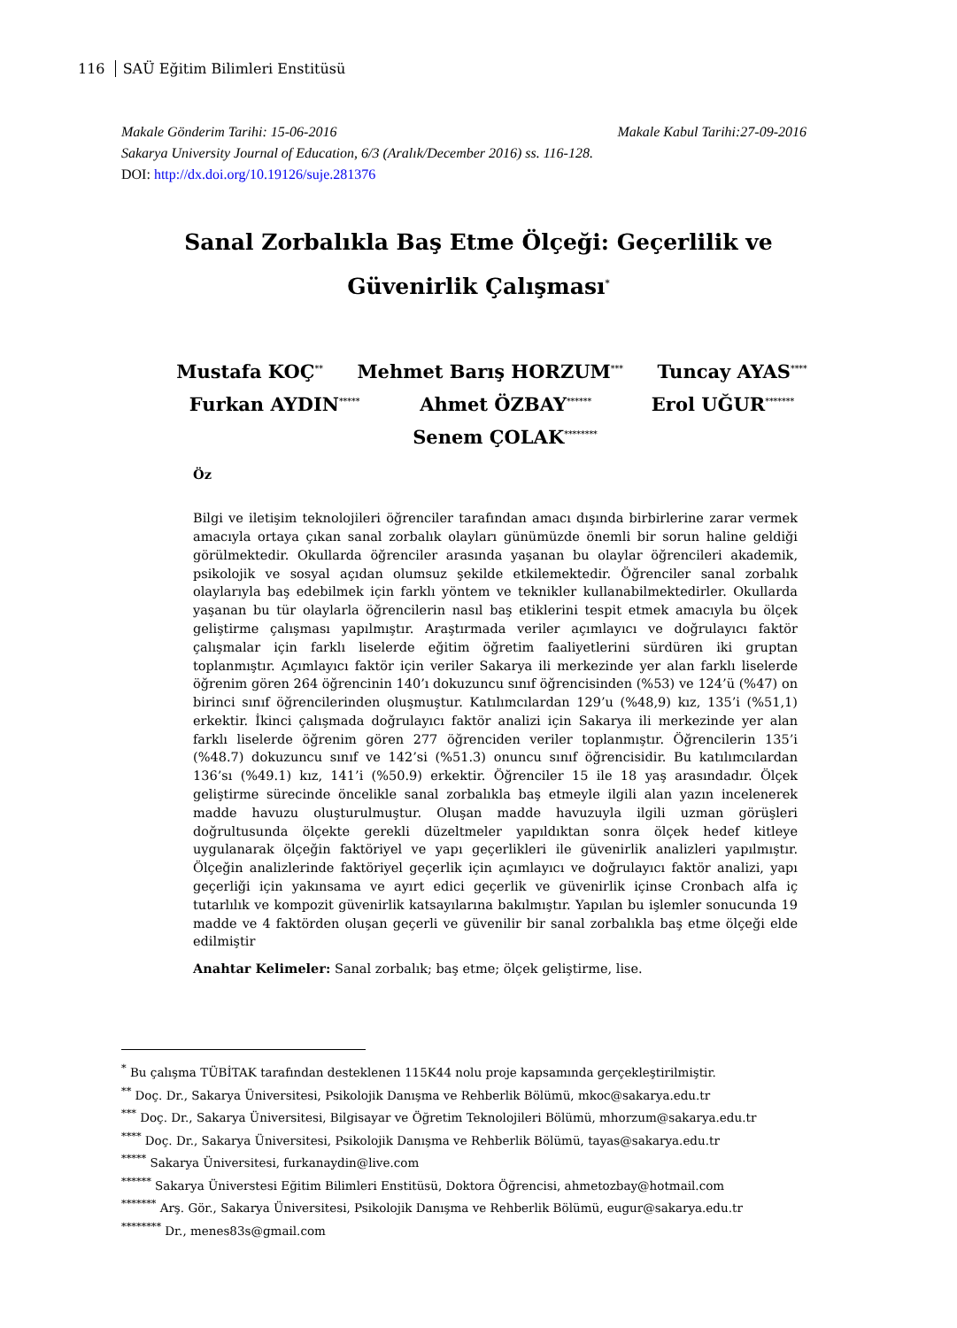116 SAÜ Eğitim Bilimleri Enstitüsü
Makale Gönderim Tarihi: 15-06-2016 Makale Kabul Tarihi:27-09-2016
Sakarya University Journal of Education, 6/3 (Aralık/December 2016) ss. 116-128.
DOI: http://dx.doi.org/10.19126/suje.281376
Sanal Zorbalıkla Baş Etme Ölçeği: Geçerlilik ve Güvenirlik Çalışması<sup>*</sup>
Mustafa KOÇ<sup>**</sup>
Mehmet Barış HORZUM<sup>***</sup>
Tuncay AYAS<sup>****</sup>
Furkan AYDIN<sup>*****</sup>
Ahmet ÖZBAY<sup>******</sup>
Erol UĞUR<sup>*******</sup>
Senem ÇOLAK<sup>********</sup>
Öz
Bilgi ve iletişim teknolojileri öğrenciler tarafından amacı dışında birbirlerine zarar vermek amacıyla ortaya çıkan sanal zorbalık olayları günümüzde önemli bir sorun haline geldiği görülmektedir. Okullarda öğrenciler arasında yaşanan bu olaylar öğrencileri akademik, psikolojik ve sosyal açıdan olumsuz şekilde etkilemektedir. Öğrenciler sanal zorbalık olaylarıyla baş edebilmek için farklı yöntem ve teknikler kullanabilmektedirler. Okullarda yaşanan bu tür olaylarla öğrencilerin nasıl baş etiklerini tespit etmek amacıyla bu ölçek geliştirme çalışması yapılmıştır. Araştırmada veriler açımlayıcı ve doğrulayıcı faktör çalışmalar için farklı liselerde eğitim öğretim faaliyetlerini sürdüren iki gruptan toplanmıştır. Açımlayıcı faktör için veriler Sakarya ili merkezinde yer alan farklı liselerde öğrenim gören 264 öğrencinin 140’ı dokuzuncu sınıf öğrencisinden (%53) ve 124’ü (%47) on birinci sınıf öğrencilerinden oluşmuştur. Katılımcılardan 129’u (%48,9) kız, 135’i (%51,1) erkektir. İkinci çalışmada doğrulayıcı faktör analizi için Sakarya ili merkezinde yer alan farklı liselerde öğrenim gören 277 öğrenciden veriler toplanmıştır. Öğrencilerin 135’i (%48.7) dokuzuncu sınıf ve 142’si (%51.3) onuncu sınıf öğrencisidir. Bu katılımcılardan 136’sı (%49.1) kız, 141’i (%50.9) erkektir. Öğrenciler 15 ile 18 yaş arasındadır. Ölçek geliştirme sürecinde öncelikle sanal zorbalıkla baş etmeyle ilgili alan yazın incelenerek madde havuzu oluşturulmuştur. Oluşan madde havuzuyla ilgili uzman görüşleri doğrultusunda ölçekte gerekli düzeltmeler yapıldıktan sonra ölçek hedef kitleye uygulanarak ölçeğin faktöriyel ve yapı geçerlikleri ile güvenirlik analizleri yapılmıştır. Ölçeğin analizlerinde faktöriyel geçerlik için açımlayıcı ve doğrulayıcı faktör analizi, yapı geçerliği için yakınsama ve ayırt edici geçerlik ve güvenirlik içinse Cronbach alfa iç tutarlılık ve kompozit güvenirlik katsayılarına bakılmıştır. Yapılan bu işlemler sonucunda 19 madde ve 4 faktörden oluşan geçerli ve güvenilir bir sanal zorbalıkla baş etme ölçeği elde edilmiştir
Anahtar Kelimeler: Sanal zorbalık; baş etme; ölçek geliştirme, lise.
<sup>*</sup> Bu çalışma TÜBİTAK tarafından desteklenen 115K44 nolu proje kapsamında gerçekleştirilmiştir.
<sup>**</sup> Doç. Dr., Sakarya Üniversitesi, Psikolojik Danışma ve Rehberlik Bölümü, mkoc@sakarya.edu.tr
<sup>***</sup> Doç. Dr., Sakarya Üniversitesi, Bilgisayar ve Öğretim Teknolojileri Bölümü, mhorzum@sakarya.edu.tr
<sup>****</sup> Doç. Dr., Sakarya Üniversitesi, Psikolojik Danışma ve Rehberlik Bölümü, tayas@sakarya.edu.tr
<sup>*****</sup> Sakarya Üniversitesi, furkanaydin@live.com
<sup>******</sup> Sakarya Üniverstesi Eğitim Bilimleri Enstitüsü, Doktora Öğrencisi, ahmetozbay@hotmail.com
<sup>*******</sup> Arş. Gör., Sakarya Üniversitesi, Psikolojik Danışma ve Rehberlik Bölümü, eugur@sakarya.edu.tr
<sup>********</sup> Dr., menes83s@gmail.com